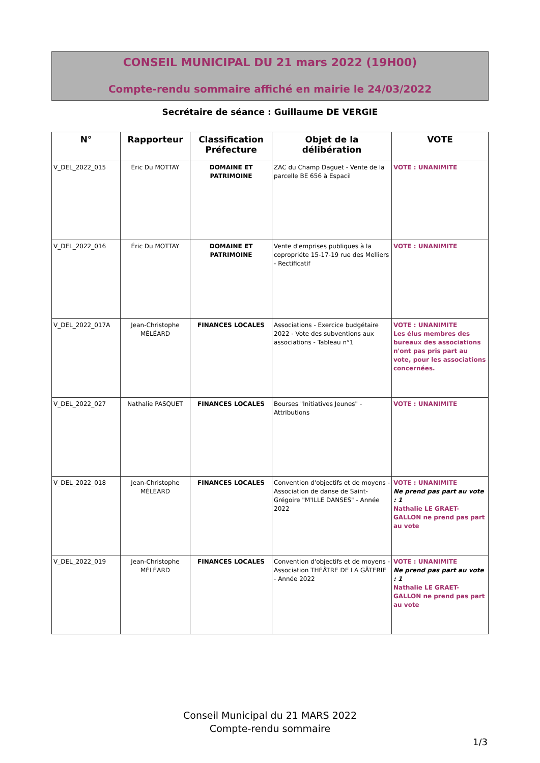CONSEIL MUNICIPAL DU 21 mars 2022 (19H00)
Compte-rendu sommaire affiché en mairie le 24/03/2022
Secrétaire de séance : Guillaume DE VERGIE
| N° | Rapporteur | Classification Préfecture | Objet de la délibération | VOTE |
| --- | --- | --- | --- | --- |
| V_DEL_2022_015 | Éric Du MOTTAY | DOMAINE ET PATRIMOINE | ZAC du Champ Daguet - Vente de la parcelle BE 656 à Espacil | VOTE : UNANIMITE |
| V_DEL_2022_016 | Éric Du MOTTAY | DOMAINE ET PATRIMOINE | Vente d'emprises publiques à la copropriéte 15-17-19 rue des Melliers - Rectificatif | VOTE : UNANIMITE |
| V_DEL_2022_017A | Jean-Christophe MÉLÉARD | FINANCES LOCALES | Associations - Exercice budgétaire 2022 - Vote des subventions aux associations - Tableau n°1 | VOTE : UNANIMITE Les élus membres des bureaux des associations n'ont pas pris part au vote, pour les associations concernées. |
| V_DEL_2022_027 | Nathalie PASQUET | FINANCES LOCALES | Bourses "Initiatives Jeunes" - Attributions | VOTE : UNANIMITE |
| V_DEL_2022_018 | Jean-Christophe MÉLÉARD | FINANCES LOCALES | Convention d'objectifs et de moyens - Association de danse de Saint-Grégoire "M'ILLE DANSES" - Année 2022 | VOTE : UNANIMITE Ne prend pas part au vote : 1 Nathalie LE GRAET-GALLON ne prend pas part au vote |
| V_DEL_2022_019 | Jean-Christophe MÉLÉARD | FINANCES LOCALES | Convention d'objectifs et de moyens - Association THÉÂTRE DE LA GÂTERIE - Année 2022 | VOTE : UNANIMITE Ne prend pas part au vote : 1 Nathalie LE GRAET-GALLON ne prend pas part au vote |
Conseil Municipal du 21 MARS 2022
Compte-rendu sommaire
1/3